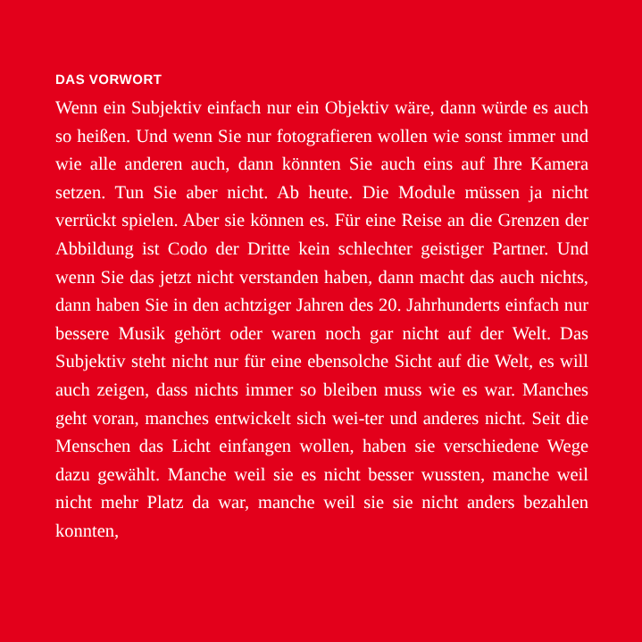DAS VORWORT
Wenn ein Subjektiv einfach nur ein Objektiv wäre, dann würde es auch so heißen. Und wenn Sie nur fotografieren wollen wie sonst immer und wie alle anderen auch, dann könnten Sie auch eins auf Ihre Kamera setzen. Tun Sie aber nicht. Ab heute. Die Module müssen ja nicht verrückt spielen. Aber sie können es. Für eine Reise an die Grenzen der Abbildung ist Codo der Dritte kein schlechter geistiger Partner. Und wenn Sie das jetzt nicht verstanden haben, dann macht das auch nichts, dann haben Sie in den achtziger Jahren des 20. Jahrhunderts einfach nur bessere Musik gehört oder waren noch gar nicht auf der Welt. Das Subjektiv steht nicht nur für eine ebensolche Sicht auf die Welt, es will auch zeigen, dass nichts immer so bleiben muss wie es war. Manches geht voran, manches entwickelt sich wei-ter und anderes nicht. Seit die Menschen das Licht einfangen wollen, haben sie verschiedene Wege dazu gewählt. Manche weil sie es nicht besser wussten, manche weil nicht mehr Platz da war, manche weil sie sie nicht anders bezahlen konnten,